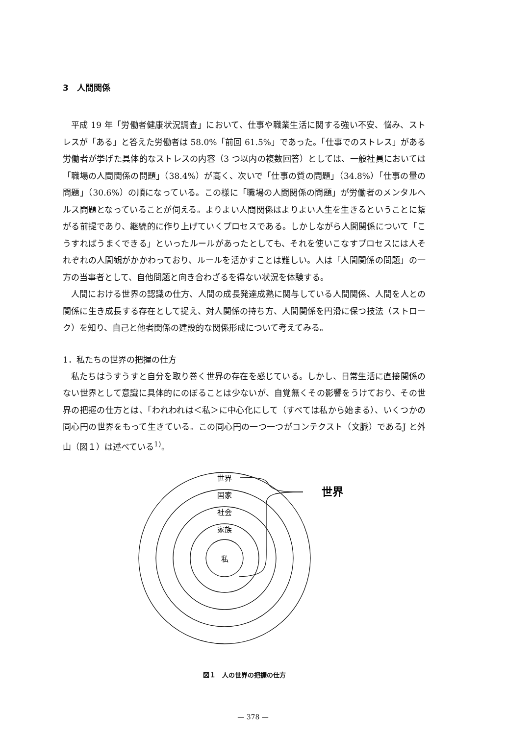3　人間関係
平成 19 年「労働者健康状況調査」において、仕事や職業生活に関する強い不安、悩み、ストレスが「ある」と答えた労働者は 58.0%「前回 61.5%」であった。「仕事でのストレス」がある労働者が挙げた具体的なストレスの内容（3 つ以内の複数回答）としては、一般社員においては「職場の人間関係の問題」（38.4%）が高く、次いで「仕事の質の問題」（34.8%）「仕事の量の問題」（30.6%）の順になっている。この様に「職場の人間関係の問題」が労働者のメンタルヘルス問題となっていることが伺える。よりよい人間関係はよりよい人生を生きるということに繋がる前提であり、継続的に作り上げていくプロセスである。しかしながら人間関係について「こうすればうまくできる」といったルールがあったとしても、それを使いこなすプロセスには人それぞれの人間観がかかわっており、ルールを活かすことは難しい。人は「人間関係の問題」の一方の当事者として、自他問題と向き合わざるを得ない状況を体験する。
人間における世界の認識の仕方、人間の成長発達成熟に関与している人間関係、人間を人との関係に生き成長する存在として捉え、対人関係の持ち方、人間関係を円滑に保つ技法（ストローク）を知り、自己と他者関係の建設的な関係形成について考えてみる。
1．私たちの世界の把握の仕方
私たちはうすうすと自分を取り巻く世界の存在を感じている。しかし、日常生活に直接関係のない世界として意識に具体的にのぼることは少ないが、自覚無くその影響をうけており、その世界の把握の仕方とは、「われわれは＜私＞に中心化にして（すべては私から始まる）、いくつかの同心円の世界をもって生きている。この同心円の一つ一つがコンテクスト（文脈）であるJ と外山（図１）は述べている<sup>1)</sup>。
世界
国家
社会
家族
私
世界
図１　人の世界の把握の仕方
— 378 —